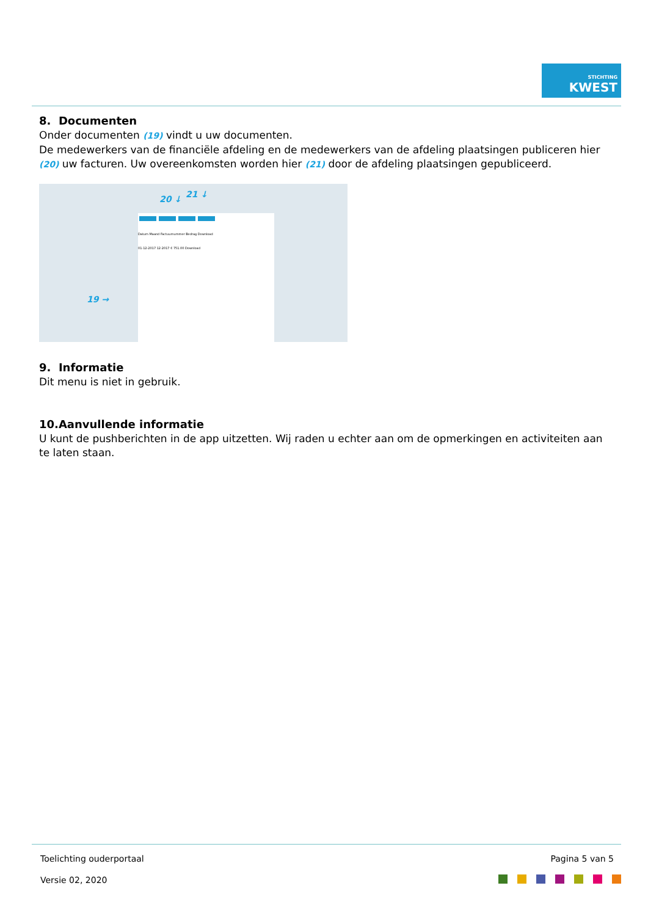STICHTING
KWEST
8. Documenten
Onder documenten (19) vindt u uw documenten.
De medewerkers van de financiële afdeling en de medewerkers van de afdeling plaatsingen publiceren hier (20) uw facturen. Uw overeenkomsten worden hier (21) door de afdeling plaatsingen gepubliceerd.
Datum Maand Factuurnummer Bedrag Download
01-12-2017 12-2017 € 751.00 Download
19 →
20 ↓ 21 ↓
9. Informatie
Dit menu is niet in gebruik.
10.Aanvullende informatie
U kunt de pushberichten in de app uitzetten. Wij raden u echter aan om de opmerkingen en activiteiten aan te laten staan.
Toelichting ouderportaal Pagina 5 van 5
Versie 02, 2020